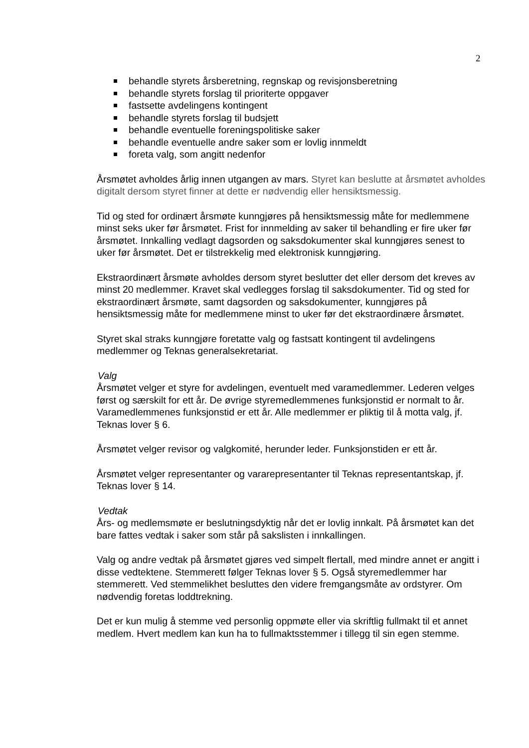2
behandle styrets årsberetning, regnskap og revisjonsberetning
behandle styrets forslag til prioriterte oppgaver
fastsette avdelingens kontingent
behandle styrets forslag til budsjett
behandle eventuelle foreningspolitiske saker
behandle eventuelle andre saker som er lovlig innmeldt
foreta valg, som angitt nedenfor
Årsmøtet avholdes årlig innen utgangen av mars. Styret kan beslutte at årsmøtet avholdes digitalt dersom styret finner at dette er nødvendig eller hensiktsmessig.
Tid og sted for ordinært årsmøte kunngjøres på hensiktsmessig måte for medlemmene minst seks uker før årsmøtet. Frist for innmelding av saker til behandling er fire uker før årsmøtet. Innkalling vedlagt dagsorden og saksdokumenter skal kunngjøres senest to uker før årsmøtet. Det er tilstrekkelig med elektronisk kunngjøring.
Ekstraordinært årsmøte avholdes dersom styret beslutter det eller dersom det kreves av minst 20 medlemmer. Kravet skal vedlegges forslag til saksdokumenter. Tid og sted for ekstraordinært årsmøte, samt dagsorden og saksdokumenter, kunngjøres på hensiktsmessig måte for medlemmene minst to uker før det ekstraordinære årsmøtet.
Styret skal straks kunngjøre foretatte valg og fastsatt kontingent til avdelingens medlemmer og Teknas generalsekretariat.
Valg
Årsmøtet velger et styre for avdelingen, eventuelt med varamedlemmer. Lederen velges først og særskilt for ett år. De øvrige styremedlemmenes funksjonstid er normalt to år. Varamedlemmenes funksjonstid er ett år. Alle medlemmer er pliktig til å motta valg, jf. Teknas lover § 6.
Årsmøtet velger revisor og valgkomité, herunder leder. Funksjonstiden er ett år.
Årsmøtet velger representanter og vararepresentanter til Teknas representantskap, jf. Teknas lover § 14.
Vedtak
Års- og medlemsmøte er beslutningsdyktig når det er lovlig innkalt. På årsmøtet kan det bare fattes vedtak i saker som står på sakslisten i innkallingen.
Valg og andre vedtak på årsmøtet gjøres ved simpelt flertall, med mindre annet er angitt i disse vedtektene. Stemmerett følger Teknas lover § 5. Også styremedlemmer har stemmerett. Ved stemmelikhet besluttes den videre fremgangsmåte av ordstyrer. Om nødvendig foretas loddtrekning.
Det er kun mulig å stemme ved personlig oppmøte eller via skriftlig fullmakt til et annet medlem. Hvert medlem kan kun ha to fullmaktsstemmer i tillegg til sin egen stemme.